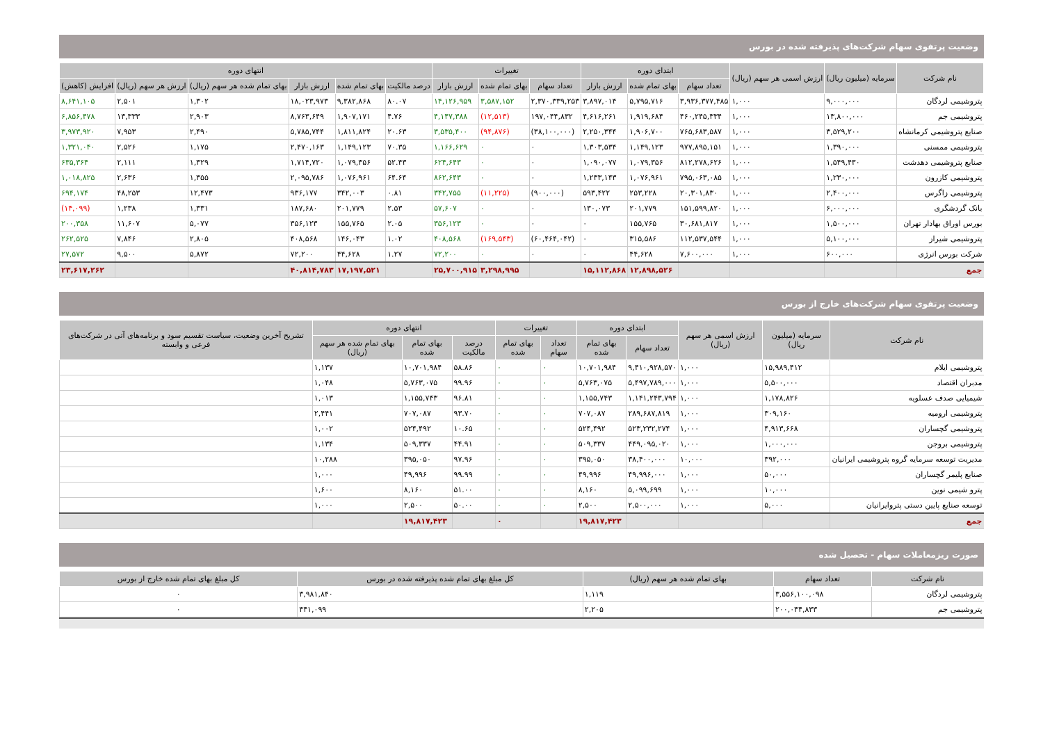وضعیت پرتفوی سهام شرکت‌های پذیرفته شده در بورس
| نام شرکت | سرمایه (میلیون ریال) | ارزش اسمی هر سهم (ریال) | ابتدای دوره | | | تغییرات | | | انتهای دوره | | | | | |
| --- | --- | --- | --- | --- | --- | --- | --- | --- | --- | --- | --- | --- | --- | --- |
| | | | تعداد سهام | بهای تمام شده | ارزش بازار | تعداد سهام | بهای تمام شده | ارزش بازار | درصد مالکیت | بهای تمام شده | ارزش بازار | بهای تمام شده هر سهم (ریال) | ارزش هر سهم (ریال) | افزایش (کاهش) |
| پتروشیمی لردگان | ۹,۰۰۰,۰۰۰ | ۱,۰۰۰ | ۳,۹۳۶,۳۷۷,۴۸۵ | ۵,۷۹۵,۷۱۶ | ۳,۸۹۷,۰۱۴ | ۲,۳۷۰,۳۳۹,۲۵۳ | ۳,۵۸۷,۱۵۲ | ۱۴,۱۲۶,۹۵۹ | ۸۰.۰۷ | ۹,۳۸۲,۸۶۸ | ۱۸,۰۲۳,۹۷۳ | ۱,۳۰۲ | ۲,۵۰۱ | ۸,۶۴۱,۱۰۵ |
| پتروشیمی جم | ۱۳,۸۰۰,۰۰۰ | ۱,۰۰۰ | ۴۶۰,۲۴۵,۳۳۴ | ۱,۹۱۹,۶۸۴ | ۴,۶۱۶,۲۶۱ | ۱۹۷,۰۴۴,۸۳۲ | (۱۲,۵۱۳) | ۴,۱۴۷,۳۸۸ | ۴.۷۶ | ۱,۹۰۷,۱۷۱ | ۸,۷۶۳,۶۴۹ | ۲,۹۰۳ | ۱۳,۳۳۳ | ۶,۸۵۶,۴۷۸ |
| صنایع پتروشیمی کرمانشاه | ۳,۵۲۹,۲۰۰ | ۱,۰۰۰ | ۷۶۵,۶۸۳,۵۸۷ | ۱,۹۰۶,۷۰۰ | ۲,۲۵۰,۳۴۴ | (۳۸,۱۰۰,۰۰۰) | (۹۴,۸۷۶) | ۳,۵۳۵,۴۰۰ | ۲۰.۶۳ | ۱,۸۱۱,۸۲۴ | ۵,۷۸۵,۷۴۴ | ۲,۴۹۰ | ۷,۹۵۳ | ۳,۹۷۳,۹۲۰ |
| پتروشیمی ممسنی | ۱,۳۹۰,۰۰۰ | ۱,۰۰۰ | ۹۷۷,۸۹۵,۱۵۱ | ۱,۱۴۹,۱۲۳ | ۱,۳۰۳,۵۳۴ | ۰ | ۰ | ۱,۱۶۶,۶۲۹ | ۷۰.۳۵ | ۱,۱۴۹,۱۲۳ | ۲,۴۷۰,۱۶۳ | ۱,۱۷۵ | ۲,۵۲۶ | ۱,۳۲۱,۰۴۰ |
| صنایع پتروشیمی دهدشت | ۱,۵۴۹,۴۳۰ | ۱,۰۰۰ | ۸۱۲,۲۷۸,۶۲۶ | ۱,۰۷۹,۳۵۶ | ۱,۰۹۰,۰۷۷ | ۰ | ۰ | ۶۲۴,۶۴۳ | ۵۲.۴۳ | ۱,۰۷۹,۳۵۶ | ۱,۷۱۴,۷۲۰ | ۱,۳۲۹ | ۲,۱۱۱ | ۶۳۵,۳۶۴ |
| پتروشیمی کازرون | ۱,۲۳۰,۰۰۰ | ۱,۰۰۰ | ۷۹۵,۰۶۳,۰۸۵ | ۱,۰۷۶,۹۶۱ | ۱,۲۳۳,۱۴۳ | ۰ | ۰ | ۸۶۲,۶۴۳ | ۶۴.۶۴ | ۱,۰۷۶,۹۶۱ | ۲,۰۹۵,۷۸۶ | ۱,۳۵۵ | ۲,۶۳۶ | ۱,۰۱۸,۸۲۵ |
| پتروشیمی زاگرس | ۲,۴۰۰,۰۰۰ | ۱,۰۰۰ | ۲۰,۳۰۱,۸۳۰ | ۲۵۳,۲۲۸ | ۵۹۳,۴۲۲ | (۹۰۰,۰۰۰) | (۱۱,۲۲۵) | ۳۴۲,۷۵۵ | ۰.۸۱ | ۳۴۲,۰۰۳ | ۹۳۶,۱۷۷ | ۱۲,۴۷۳ | ۴۸,۲۵۳ | ۶۹۴,۱۷۴ |
| بانک گردشگری | ۶,۰۰۰,۰۰۰ | ۱,۰۰۰ | ۱۵۱,۵۹۹,۸۲۰ | ۲۰۱,۷۷۹ | ۱۳۰,۰۷۳ | ۰ | ۰ | ۵۷,۶۰۷ | ۲.۵۳ | ۲۰۱,۷۷۹ | ۱۸۷,۶۸۰ | ۱,۳۳۱ | ۱,۲۳۸ | (۱۴,۰۹۹) |
| بورس اوراق بهادار تهران | ۱,۵۰۰,۰۰۰ | ۱,۰۰۰ | ۳۰,۶۸۱,۸۱۷ | ۱۵۵,۷۶۵ | ۰ | ۰ | ۰ | ۳۵۶,۱۲۳ | ۲.۰۵ | ۱۵۵,۷۶۵ | ۳۵۶,۱۲۳ | ۵,۰۷۷ | ۱۱,۶۰۷ | ۲۰۰,۳۵۸ |
| پتروشیمی شیراز | ۵,۱۰۰,۰۰۰ | ۱,۰۰۰ | ۱۱۲,۵۳۷,۵۴۴ | ۳۱۵,۵۸۶ | ۰ | (۶۰,۴۶۴,۰۴۲) | (۱۶۹,۵۴۳) | ۴۰۸,۵۶۸ | ۱.۰۲ | ۱۴۶,۰۴۳ | ۴۰۸,۵۶۸ | ۲,۸۰۵ | ۷,۸۴۶ | ۲۶۲,۵۲۵ |
| شرکت بورس انرژی | ۶۰۰,۰۰۰ | ۱,۰۰۰ | ۷,۶۰۰,۰۰۰ | ۴۴,۶۲۸ | ۰ | ۰ | ۰ | ۷۲,۲۰۰ | ۱.۲۷ | ۴۴,۶۲۸ | ۷۲,۲۰۰ | ۵,۸۷۲ | ۹,۵۰۰ | ۲۷,۵۷۲ |
| جمع | | | | ۱۲,۸۹۸,۵۲۶ | ۱۵,۱۱۲,۸۶۸ | | ۳,۲۹۸,۹۹۵ | ۲۵,۷۰۰,۹۱۵ | | ۱۷,۱۹۷,۵۲۱ | ۴۰,۸۱۴,۷۸۳ | | | ۲۳,۶۱۷,۲۶۲ |
وضعیت پرتفوی سهام شرکت‌های خارج از بورس
| نام شرکت | سرمایه (میلیون ریال) | ارزش اسمی هر سهم (ریال) | ابتدای دوره | | تغییرات | | انتهای دوره | | | تشریح آخرین وضعیت، سیاست تقسیم سود و برنامه‌های آتی در شرکت‌های فرعی و وابسته |
| --- | --- | --- | --- | --- | --- | --- | --- | --- | --- | --- |
| | | | تعداد سهام | بهای تمام شده | تعداد سهام | بهای تمام شده | درصد مالکیت | بهای تمام شده | بهای تمام شده هر سهم (ریال) | |
| پتروشیمی ایلام | ۱۵,۹۸۹,۴۱۲ | ۱,۰۰۰ | ۹,۴۱۰,۹۲۸,۵۷۰ | ۱۰,۷۰۱,۹۸۴ | ۰ | ۰ | ۵۸.۸۶ | ۱۰,۷۰۱,۹۸۴ | ۱,۱۳۷ | |
| مدبران اقتصاد | ۵,۵۰۰,۰۰۰ | ۱,۰۰۰ | ۵,۴۹۷,۷۸۹,۰۰۰ | ۵,۷۶۳,۰۷۵ | ۰ | ۰ | ۹۹.۹۶ | ۵,۷۶۳,۰۷۵ | ۱,۰۴۸ | |
| شیمیایی صدف عسلویه | ۱,۱۷۸,۸۲۶ | ۱,۰۰۰ | ۱,۱۴۱,۲۴۳,۷۹۴ | ۱,۱۵۵,۷۴۳ | ۰ | ۰ | ۹۶.۸۱ | ۱,۱۵۵,۷۴۳ | ۱,۰۱۳ | |
| پتروشیمی ارومیه | ۳۰۹,۱۶۰ | ۱,۰۰۰ | ۲۸۹,۶۸۷,۸۱۹ | ۷۰۷,۰۸۷ | ۰ | ۰ | ۹۳.۷۰ | ۷۰۷,۰۸۷ | ۲,۴۴۱ | |
| پتروشیمی گچساران | ۴,۹۱۳,۶۶۸ | ۱,۰۰۰ | ۵۲۳,۲۳۲,۲۷۴ | ۵۲۴,۴۹۲ | ۰ | ۰ | ۱۰.۶۵ | ۵۲۴,۴۹۲ | ۱,۰۰۲ | |
| پتروشیمی بروجن | ۱,۰۰۰,۰۰۰ | ۱,۰۰۰ | ۴۴۹,۰۹۵,۰۲۰ | ۵۰۹,۳۳۷ | ۰ | ۰ | ۴۴.۹۱ | ۵۰۹,۳۳۷ | ۱,۱۳۴ | |
| مدیریت توسعه سرمایه گروه پتروشیمی ایرانیان | ۳۹۲,۰۰۰ | ۱۰,۰۰۰ | ۳۸,۴۰۰,۰۰۰ | ۳۹۵,۰۵۰ | ۰ | ۰ | ۹۷.۹۶ | ۳۹۵,۰۵۰ | ۱۰,۲۸۸ | |
| صنایع پلیمر گچساران | ۵۰,۰۰۰ | ۱,۰۰۰ | ۴۹,۹۹۶,۰۰۰ | ۴۹,۹۹۶ | ۰ | ۰ | ۹۹.۹۹ | ۴۹,۹۹۶ | ۱,۰۰۰ | |
| پترو شیمی نوین | ۱۰,۰۰۰ | ۱,۰۰۰ | ۵,۰۹۹,۶۹۹ | ۸,۱۶۰ | ۰ | ۰ | ۵۱.۰۰ | ۸,۱۶۰ | ۱,۶۰۰ | |
| توسعه صنایع پایین دستی پتروایرانیان | ۵,۰۰۰ | ۱,۰۰۰ | ۲,۵۰۰,۰۰۰ | ۲,۵۰۰ | ۰ | ۰ | ۵۰.۰۰ | ۲,۵۰۰ | ۱,۰۰۰ | |
| جمع | | | | ۱۹,۸۱۷,۴۲۳ | | ۰ | | ۱۹,۸۱۷,۴۲۳ | | |
صورت ریزمعاملات سهام - تحصیل شده
| نام شرکت | تعداد سهام | بهای تمام شده هر سهم (ریال) | کل مبلغ بهای تمام شده پذیرفته شده در بورس | کل مبلغ بهای تمام شده خارج از بورس |
| --- | --- | --- | --- | --- |
| پتروشیمی لردگان | ۳,۵۵۶,۱۰۰,۰۹۸ | ۱,۱۱۹ | ۳,۹۸۱,۸۴۰ | ۰ |
| پتروشیمی جم | ۲۰۰,۰۴۴,۸۳۳ | ۲,۲۰۵ | ۴۴۱,۰۹۹ | ۰ |